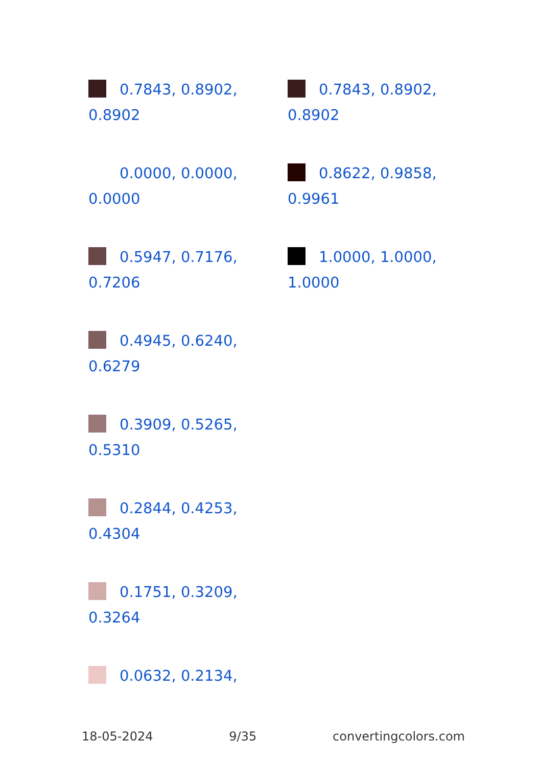0.7843, 0.8902, 0.8902
0.0000, 0.0000, 0.0000
0.5947, 0.7176, 0.7206
0.4945, 0.6240, 0.6279
0.3909, 0.5265, 0.5310
0.2844, 0.4253, 0.4304
0.1751, 0.3209, 0.3264
0.0632, 0.2134,
0.7843, 0.8902, 0.8902
0.8622, 0.9858, 0.9961
1.0000, 1.0000, 1.0000
18-05-2024 9/35 convertingcolors.com